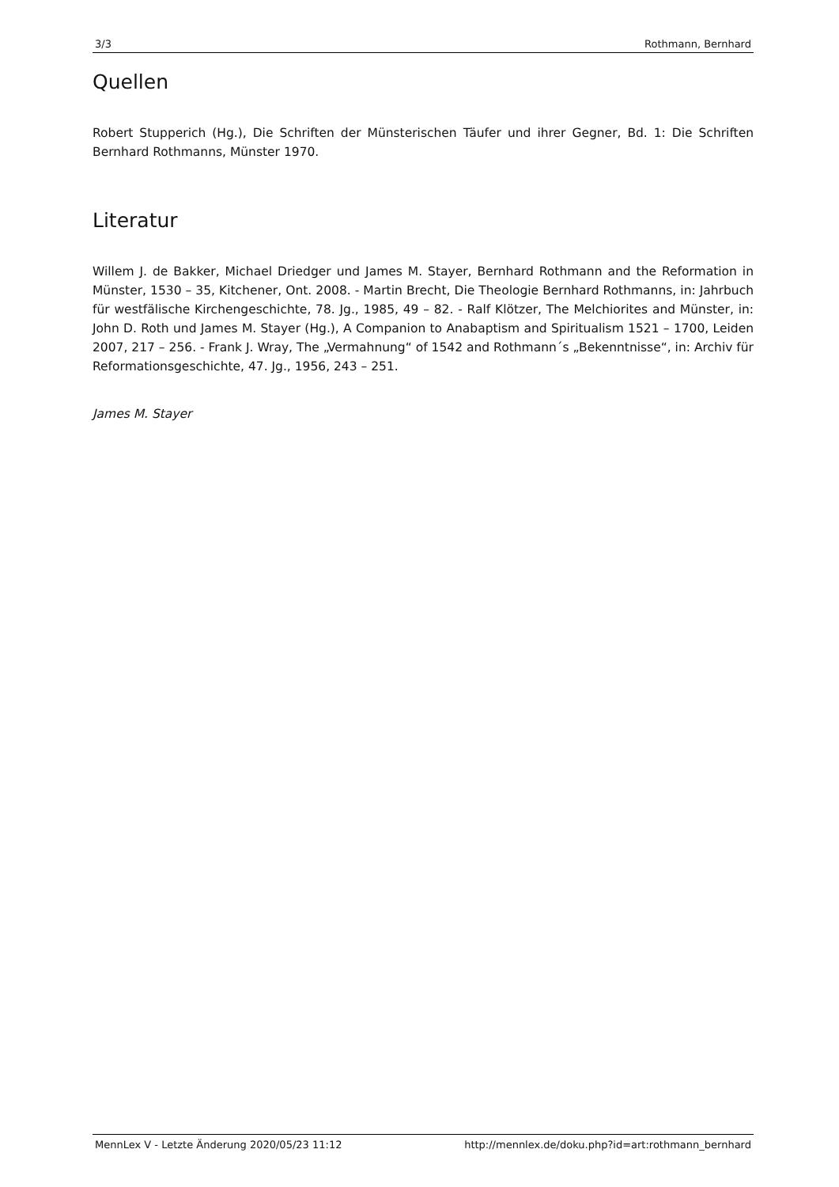3/3 Rothmann, Bernhard
Quellen
Robert Stupperich (Hg.), Die Schriften der Münsterischen Täufer und ihrer Gegner, Bd. 1: Die Schriften Bernhard Rothmanns, Münster 1970.
Literatur
Willem J. de Bakker, Michael Driedger und James M. Stayer, Bernhard Rothmann and the Reformation in Münster, 1530 – 35, Kitchener, Ont. 2008. - Martin Brecht, Die Theologie Bernhard Rothmanns, in: Jahrbuch für westfälische Kirchengeschichte, 78. Jg., 1985, 49 – 82. - Ralf Klötzer, The Melchiorites and Münster, in: John D. Roth und James M. Stayer (Hg.), A Companion to Anabaptism and Spiritualism 1521 – 1700, Leiden 2007, 217 – 256. - Frank J. Wray, The „Vermahnung“ of 1542 and Rothmann´s „Bekenntnisse“, in: Archiv für Reformationsgeschichte, 47. Jg., 1956, 243 – 251.
James M. Stayer
MennLex V - Letzte Änderung 2020/05/23 11:12 http://mennlex.de/doku.php?id=art:rothmann_bernhard